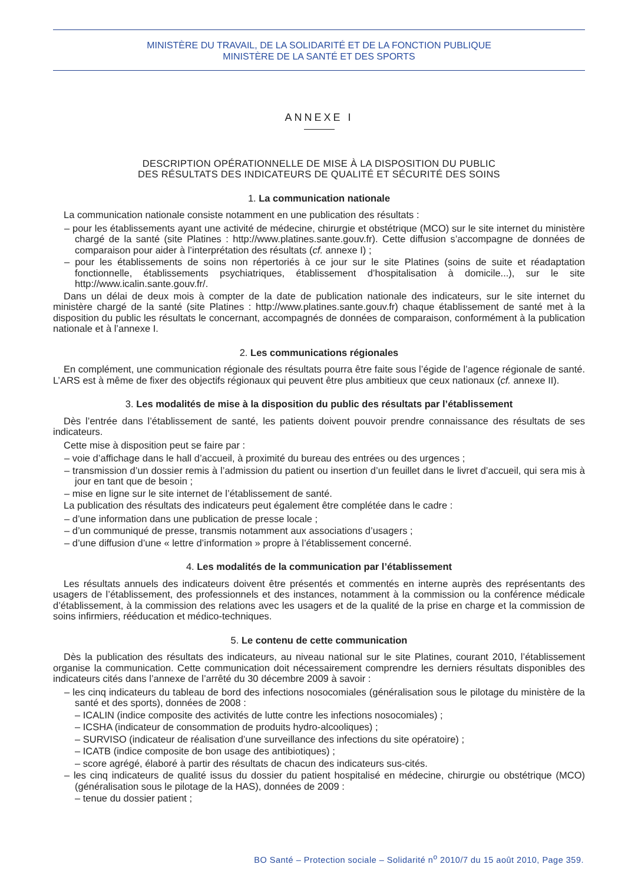MINISTÈRE DU TRAVAIL, DE LA SOLIDARITÉ ET DE LA FONCTION PUBLIQUE
MINISTÈRE DE LA SANTÉ ET DES SPORTS
ANNEXE I
DESCRIPTION OPÉRATIONNELLE DE MISE À LA DISPOSITION DU PUBLIC
DES RÉSULTATS DES INDICATEURS DE QUALITÉ ET SÉCURITÉ DES SOINS
1. La communication nationale
La communication nationale consiste notamment en une publication des résultats :
– pour les établissements ayant une activité de médecine, chirurgie et obstétrique (MCO) sur le site internet du ministère chargé de la santé (site Platines : http://www.platines.sante.gouv.fr). Cette diffusion s’accompagne de données de comparaison pour aider à l’interprétation des résultats (cf. annexe I) ;
– pour les établissements de soins non répertoriés à ce jour sur le site Platines (soins de suite et réadaptation fonctionnelle, établissements psychiatriques, établissement d’hospitalisation à domicile...), sur le site http://www.icalin.sante.gouv.fr/.
Dans un délai de deux mois à compter de la date de publication nationale des indicateurs, sur le site internet du ministère chargé de la santé (site Platines : http://www.platines.sante.gouv.fr) chaque établissement de santé met à la disposition du public les résultats le concernant, accompagnés de données de comparaison, conformément à la publication nationale et à l’annexe I.
2. Les communications régionales
En complément, une communication régionale des résultats pourra être faite sous l’égide de l’agence régionale de santé. L’ARS est à même de fixer des objectifs régionaux qui peuvent être plus ambitieux que ceux nationaux (cf. annexe II).
3. Les modalités de mise à la disposition du public des résultats par l’établissement
Dès l’entrée dans l’établissement de santé, les patients doivent pouvoir prendre connaissance des résultats de ses indicateurs.
Cette mise à disposition peut se faire par :
– voie d’affichage dans le hall d’accueil, à proximité du bureau des entrées ou des urgences ;
– transmission d’un dossier remis à l’admission du patient ou insertion d’un feuillet dans le livret d’accueil, qui sera mis à jour en tant que de besoin ;
– mise en ligne sur le site internet de l’établissement de santé.
La publication des résultats des indicateurs peut également être complétée dans le cadre :
– d’une information dans une publication de presse locale ;
– d’un communiqué de presse, transmis notamment aux associations d’usagers ;
– d’une diffusion d’une « lettre d’information » propre à l’établissement concerné.
4. Les modalités de la communication par l’établissement
Les résultats annuels des indicateurs doivent être présentés et commentés en interne auprès des représentants des usagers de l’établissement, des professionnels et des instances, notamment à la commission ou la conférence médicale d’établissement, à la commission des relations avec les usagers et de la qualité de la prise en charge et la commission de soins infirmiers, rééducation et médico-techniques.
5. Le contenu de cette communication
Dès la publication des résultats des indicateurs, au niveau national sur le site Platines, courant 2010, l’établissement organise la communication. Cette communication doit nécessairement comprendre les derniers résultats disponibles des indicateurs cités dans l’annexe de l’arrêté du 30 décembre 2009 à savoir :
– les cinq indicateurs du tableau de bord des infections nosocomiales (généralisation sous le pilotage du ministère de la santé et des sports), données de 2008 :
– ICALIN (indice composite des activités de lutte contre les infections nosocomiales) ;
– ICSHA (indicateur de consommation de produits hydro-alcooliques) ;
– SURVISO (indicateur de réalisation d’une surveillance des infections du site opératoire) ;
– ICATB (indice composite de bon usage des antibiotiques) ;
– score agrégé, élaboré à partir des résultats de chacun des indicateurs sus-cités.
– les cinq indicateurs de qualité issus du dossier du patient hospitalisé en médecine, chirurgie ou obstétrique (MCO) (généralisation sous le pilotage de la HAS), données de 2009 :
– tenue du dossier patient ;
BO Santé – Protection sociale – Solidarité n<sup>o</sup> 2010/7 du 15 août 2010, Page 359.